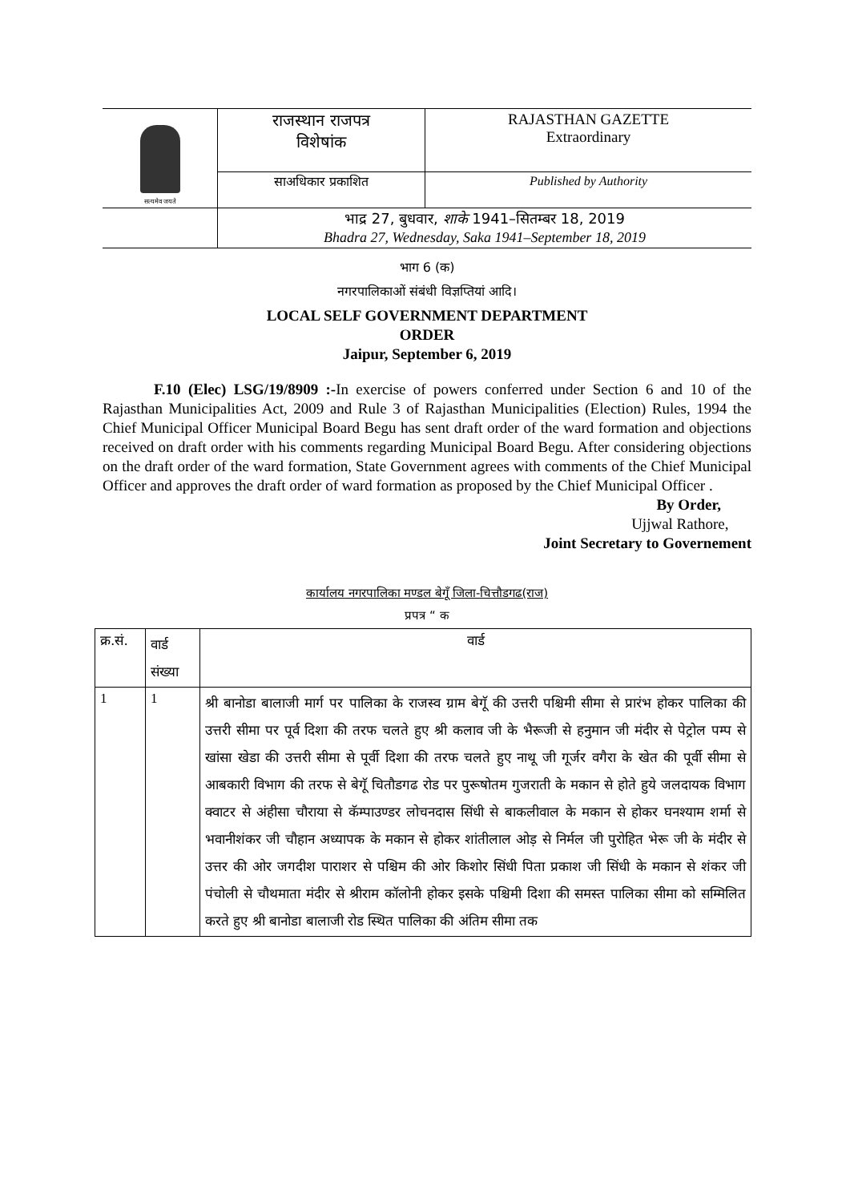| सत्यमेव जयते | राजस्थान राजपत्र विशेषांक | RAJASTHAN GAZETTE Extraordinary |
| | साअधिकार प्रकाशित | Published by Authority |
| | भाद्र 27, बुधवार, शाके 1941–सितम्बर 18, 2019 Bhadra 27, Wednesday, Saka 1941–September 18, 2019 | |
भाग 6 (क)
नगरपालिकाओं संबंधी विज्ञप्तियां आदि।
LOCAL SELF GOVERNMENT DEPARTMENT
ORDER
Jaipur, September 6, 2019
F.10 (Elec) LSG/19/8909 :-In exercise of powers conferred under Section 6 and 10 of the Rajasthan Municipalities Act, 2009 and Rule 3 of Rajasthan Municipalities (Election) Rules, 1994 the Chief Municipal Officer Municipal Board Begu has sent draft order of the ward formation and objections received on draft order with his comments regarding Municipal Board Begu. After considering objections on the draft order of the ward formation, State Government agrees with comments of the Chief Municipal Officer and approves the draft order of ward formation as proposed by the Chief Municipal Officer .
By Order,
Ujjwal Rathore,
Joint Secretary to Governement
कार्यालय नगरपालिका मण्डल बेगूँ जिला-चित्तौडगढ(राज)
प्रपत्र “ क
| क्र.सं. | वार्ड संख्या | वार्ड |
| --- | --- | --- |
| 1 | 1 | श्री बानोडा बालाजी मार्ग पर पालिका के राजस्व ग्राम बेगॅू की उत्तरी पश्चिमी सीमा से प्रारंभ होकर पालिका की उत्तरी सीमा पर पूर्व दिशा की तरफ चलते हुए श्री कलाव जी के भैरूजी से हनुमान जी मंदीर से पेट्रोल पम्प से खांसा खेडा की उत्तरी सीमा से पूर्वी दिशा की तरफ चलते हुए नाथू जी गूर्जर वगैरा के खेत की पूर्वी सीमा से आबकारी विभाग की तरफ से बेगॅू चितौडगढ रोड पर पुरूषोतम गुजराती के मकान से होते हुये जलदायक विभाग क्वाटर से अंहीसा चौराया से कॅम्पाउण्डर लोचनदास सिंधी से बाकलीवाल के मकान से होकर घनश्याम शर्मा से भवानीशंकर जी चौहान अध्यापक के मकान से होकर शांतीलाल ओड़ से निर्मल जी पुरोहित भेरू जी के मंदीर से उत्तर की ओर जगदीश पाराशर से पश्चिम की ओर किशोर सिंधी पिता प्रकाश जी सिंधी के मकान से शंकर जी पंचोली से चौथमाता मंदीर से श्रीराम कॉलोनी होकर इसके पश्चिमी दिशा की समस्त पालिका सीमा को सम्मिलित करते हुए श्री बानोडा बालाजी रोड स्थित पालिका की अंतिम सीमा तक |